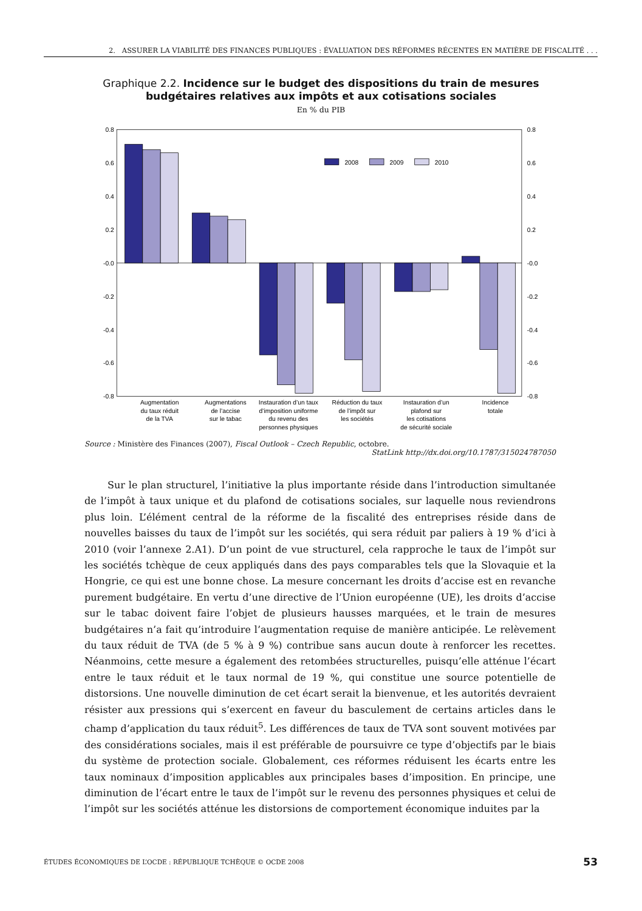2. ASSURER LA VIABILITÉ DES FINANCES PUBLIQUES : ÉVALUATION DES RÉFORMES RÉCENTES EN MATIÈRE DE FISCALITÉ . . .
Graphique 2.2. Incidence sur le budget des dispositions du train de mesures
budgétaires relatives aux impôts et aux cotisations sociales
En % du PIB
0.8
0.6
0.4
0.2
-0.0
-0.2
-0.4
-0.6
-0.8
0.8
0.6
0.4
0.2
-0.0
-0.2
-0.4
-0.6
-0.8
2008
2009
2010
Augmentation
du taux réduit
de la TVA
Augmentations
de l’accise
sur le tabac
Instauration d’un taux
d’imposition uniforme
du revenu des
personnes physiques
Réduction du taux
de l’impôt sur
les sociétés
Instauration d’un
plafond sur
les cotisations
de sécurité sociale
Incidence
totale
Source : Ministère des Finances (2007), Fiscal Outlook – Czech Republic, octobre.
StatLink http://dx.doi.org/10.1787/315024787050
Sur le plan structurel, l’initiative la plus importante réside dans l’introduction simultanée de l’impôt à taux unique et du plafond de cotisations sociales, sur laquelle nous reviendrons plus loin. L’élément central de la réforme de la fiscalité des entreprises réside dans de nouvelles baisses du taux de l’impôt sur les sociétés, qui sera réduit par paliers à 19 % d’ici à 2010 (voir l’annexe 2.A1). D’un point de vue structurel, cela rapproche le taux de l’impôt sur les sociétés tchèque de ceux appliqués dans des pays comparables tels que la Slovaquie et la Hongrie, ce qui est une bonne chose. La mesure concernant les droits d’accise est en revanche purement budgétaire. En vertu d’une directive de l’Union européenne (UE), les droits d’accise sur le tabac doivent faire l’objet de plusieurs hausses marquées, et le train de mesures budgétaires n’a fait qu’introduire l’augmentation requise de manière anticipée. Le relèvement du taux réduit de TVA (de 5 % à 9 %) contribue sans aucun doute à renforcer les recettes. Néanmoins, cette mesure a également des retombées structurelles, puisqu’elle atténue l’écart entre le taux réduit et le taux normal de 19 %, qui constitue une source potentielle de distorsions. Une nouvelle diminution de cet écart serait la bienvenue, et les autorités devraient résister aux pressions qui s’exercent en faveur du basculement de certains articles dans le champ d’application du taux réduit<sup>5</sup>. Les différences de taux de TVA sont souvent motivées par des considérations sociales, mais il est préférable de poursuivre ce type d’objectifs par le biais du système de protection sociale. Globalement, ces réformes réduisent les écarts entre les taux nominaux d’imposition applicables aux principales bases d’imposition. En principe, une diminution de l’écart entre le taux de l’impôt sur le revenu des personnes physiques et celui de l’impôt sur les sociétés atténue les distorsions de comportement économique induites par la
ÉTUDES ÉCONOMIQUES DE L’OCDE : RÉPUBLIQUE TCHÈQUE © OCDE 2008 53